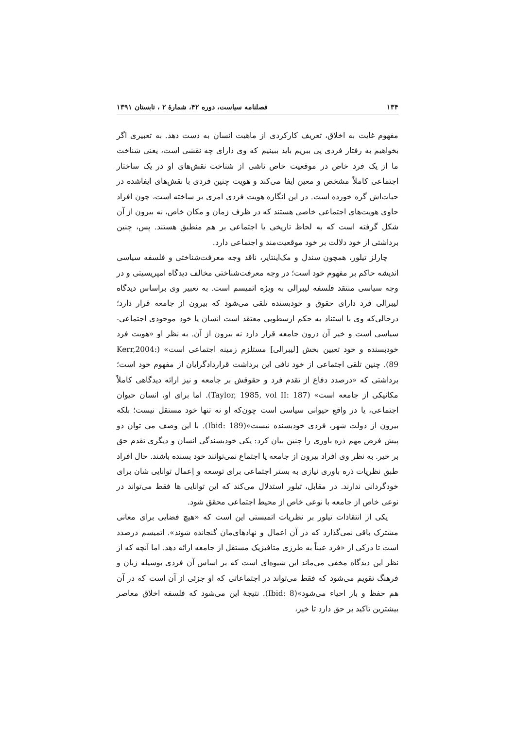۱۳۴ فصلنامه سیاست، دوره ۴۲، شمارۀ ۲ ، تابستان ۱۳۹۱
مفهوم غایت به اخلاق، تعریف کارکردی از ماهیت انسان به دست دهد. به تعبیری اگر بخواهیم به رفتار فردی پی ببریم باید ببینیم که وی دارای چه نقشی است، یعنی شناخت ما از یک فرد خاص در موقعیت خاص ناشی از شناخت نقش‌های او در یک ساختار اجتماعی کاملاً مشخص و معین ایفا می‌کند و هویت چنین فردی با نقش‌های ایفاشده در حیات‌اش گره خورده است. در این انگاره هویت فردی امری بر ساخته است، چون افراد حاوی هویت‌های اجتماعی خاصی هستند که در ظرف زمان و مکان خاص، نه بیرون از آن شکل گرفته است که به لحاظ تاریخی یا اجتماعی بر هم منطبق هستند. پس، چنین برداشتی از خود دلالت بر خود موقعیت‌مند و اجتماعی دارد.
چارلز تیلور، همچون سندل و مک‌اینتایر، ناقد وجه معرفت‌شناختی و فلسفه سیاسی اندیشه حاکم بر مفهوم خود است؛ در وجه معرفت‌شناختی مخالف دیدگاه امپریسیتی و در وجه سیاسی منتقد فلسفه لیبرالی به ویژه اتمیسم است. به تعبیر وی براساس دیدگاه لیبرالی فرد دارای حقوق و خودبسنده تلقی می‌شود که بیرون از جامعه قرار دارد؛ درحالی‌که وی با استناد به حکم ارسطویی معتقد است انسان یا خود موجودی اجتماعی-سیاسی است و خیر آن درون جامعه قرار دارد نه بیرون از آن. به نظر او «هویت فرد خودبسنده و خود تعیین بخش [لیبرالی] مستلزم زمینه اجتماعی است» (Kerr,2004: 89). چنین تلقی اجتماعی از خود نافی این برداشت قراردادگرایان از مفهوم خود است؛ برداشتی که «درصدد دفاع از تقدم فرد و حقوقش بر جامعه و نیز ارائه دیدگاهی کاملاً مکانیکی از جامعه است» (Taylor, 1985, vol II: 187). اما برای او، انسان حیوان اجتماعی، یا در واقع حیوانی سیاسی است چون‌که او نه تنها خود مستقل نیست؛ بلکه بیرون از دولت شهر، فردی خودبسنده نیست»(Ibid: 189). با این وصف می توان دو پیش فرض مهم ذره باوری را چنین بیان کرد: یکی خودبسندگی انسان و دیگری تقدم حق بر خیر. به نظر وی افراد بیرون از جامعه یا اجتماع نمی‌توانند خود بسنده باشند. حال افراد طبق نظریات ذره باوری نیازی به بستر اجتماعی برای توسعه و اِعمال توانایی شان برای خودگردانی ندارند. در مقابل، تیلور استدلال می‌کند که این توانایی ها فقط می‌تواند در نوعی خاص از جامعه با نوعی خاص از محیط اجتماعی محقق شود.
یکی از انتقادات تیلور بر نظریات اتمیستی این است که «هیچ فضایی برای معانی مشترک باقی نمی‌گذارد که در آن اعمال و نهادهای‌مان گنجانده شوند». اتمیسم درصدد است تا درکی از «فرد عیناً به طرزی متافیزیک مستقل از جامعه ارائه دهد. اما آنچه که از نظر این دیدگاه مخفی می‌ماند این شیوه‌ای است که بر اساس آن فردی بوسیله زبان و فرهنگ تقویم می‌شود که فقط می‌تواند در اجتماعاتی که او جزئی از آن است که در آن هم حفظ و باز احیاء می‌شود»(Ibid: 8). نتیجهٔ این می‌شود که فلسفه اخلاق معاصر بیشترین تاکید بر حق دارد تا خیر،